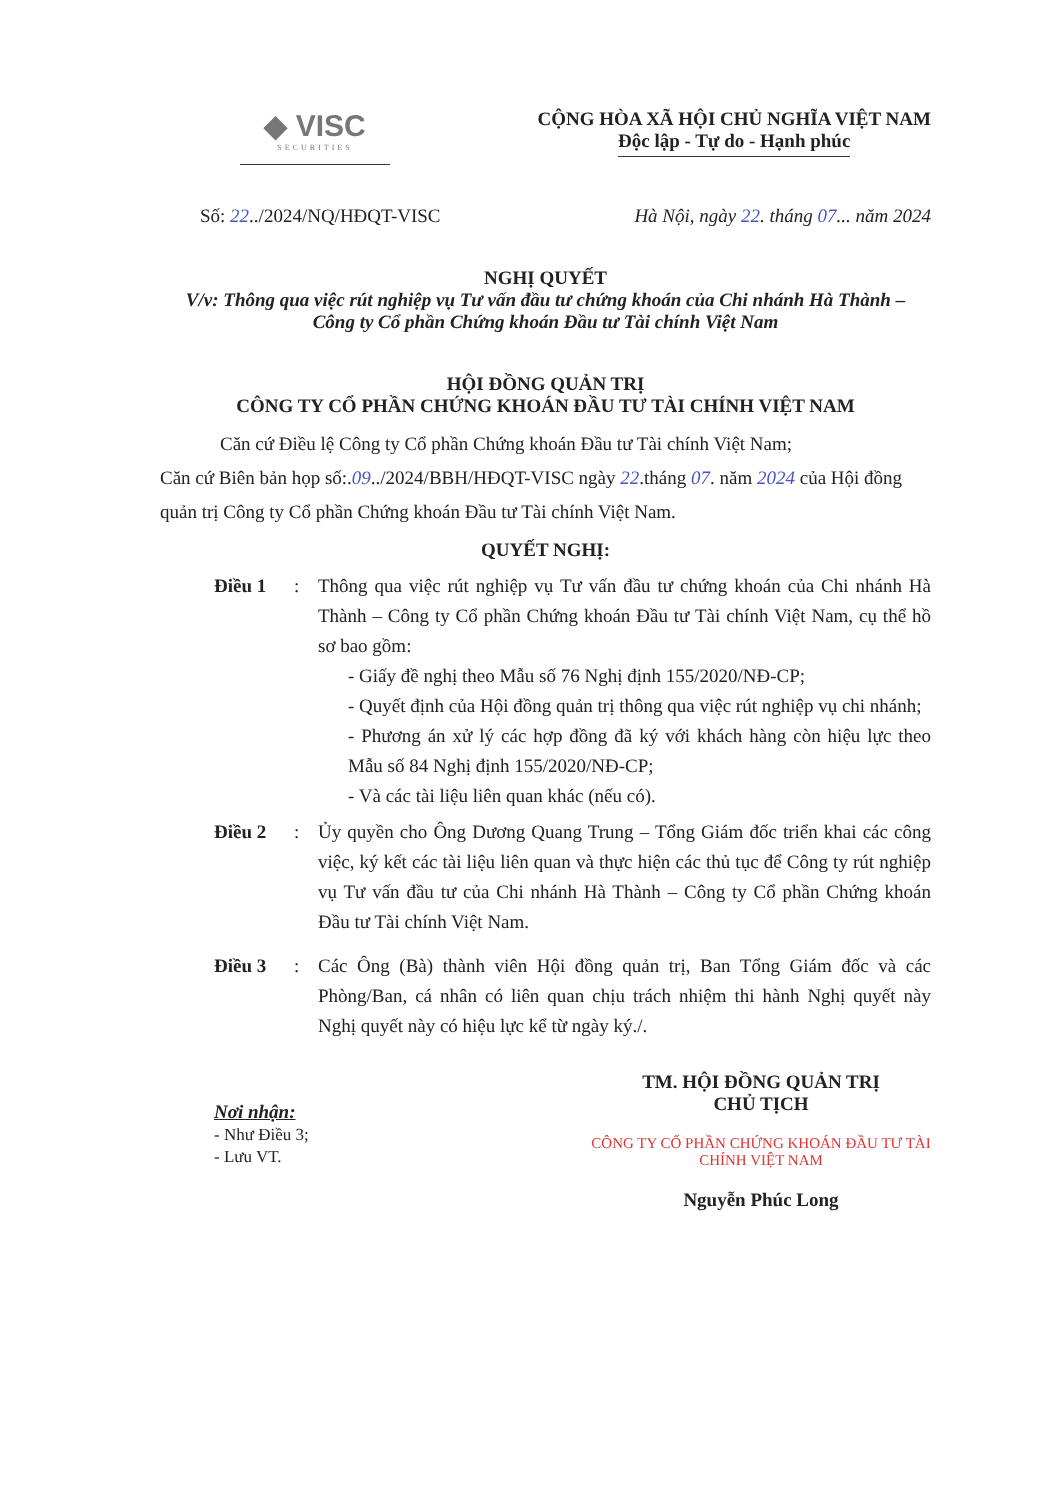◆ VISC
SECURITIES
CỘNG HÒA XÃ HỘI CHỦ NGHĨA VIỆT NAM
Độc lập - Tự do - Hạnh phúc
Số: 22../2024/NQ/HĐQT-VISC Hà Nội, ngày 22. tháng 07... năm 2024
NGHỊ QUYẾT
V/v: Thông qua việc rút nghiệp vụ Tư vấn đầu tư chứng khoán của Chi nhánh Hà Thành –
Công ty Cổ phần Chứng khoán Đầu tư Tài chính Việt Nam
HỘI ĐỒNG QUẢN TRỊ
CÔNG TY CỔ PHẦN CHỨNG KHOÁN ĐẦU TƯ TÀI CHÍNH VIỆT NAM
Căn cứ Điều lệ Công ty Cổ phần Chứng khoán Đầu tư Tài chính Việt Nam;
Căn cứ Biên bản họp số:.09../2024/BBH/HĐQT-VISC ngày 22.tháng 07. năm 2024 của Hội đồng quản trị Công ty Cổ phần Chứng khoán Đầu tư Tài chính Việt Nam.
QUYẾT NGHỊ:
Điều 1 : Thông qua việc rút nghiệp vụ Tư vấn đầu tư chứng khoán của Chi nhánh Hà Thành – Công ty Cổ phần Chứng khoán Đầu tư Tài chính Việt Nam, cụ thể hồ sơ bao gồm:
- Giấy đề nghị theo Mẫu số 76 Nghị định 155/2020/NĐ-CP;
- Quyết định của Hội đồng quản trị thông qua việc rút nghiệp vụ chi nhánh;
- Phương án xử lý các hợp đồng đã ký với khách hàng còn hiệu lực theo Mẫu số 84 Nghị định 155/2020/NĐ-CP;
- Và các tài liệu liên quan khác (nếu có).
Điều 2 : Ủy quyền cho Ông Dương Quang Trung – Tổng Giám đốc triển khai các công việc, ký kết các tài liệu liên quan và thực hiện các thủ tục để Công ty rút nghiệp vụ Tư vấn đầu tư của Chi nhánh Hà Thành – Công ty Cổ phần Chứng khoán Đầu tư Tài chính Việt Nam.
Điều 3 : Các Ông (Bà) thành viên Hội đồng quản trị, Ban Tổng Giám đốc và các Phòng/Ban, cá nhân có liên quan chịu trách nhiệm thi hành Nghị quyết này Nghị quyết này có hiệu lực kể từ ngày ký./.
Nơi nhận:
- Như Điều 3;
- Lưu VT.
TM. HỘI ĐỒNG QUẢN TRỊ
CHỦ TỊCH
CÔNG TY CỔ PHẦN CHỨNG KHOÁN ĐẦU TƯ TÀI CHÍNH VIỆT NAM
Nguyễn Phúc Long